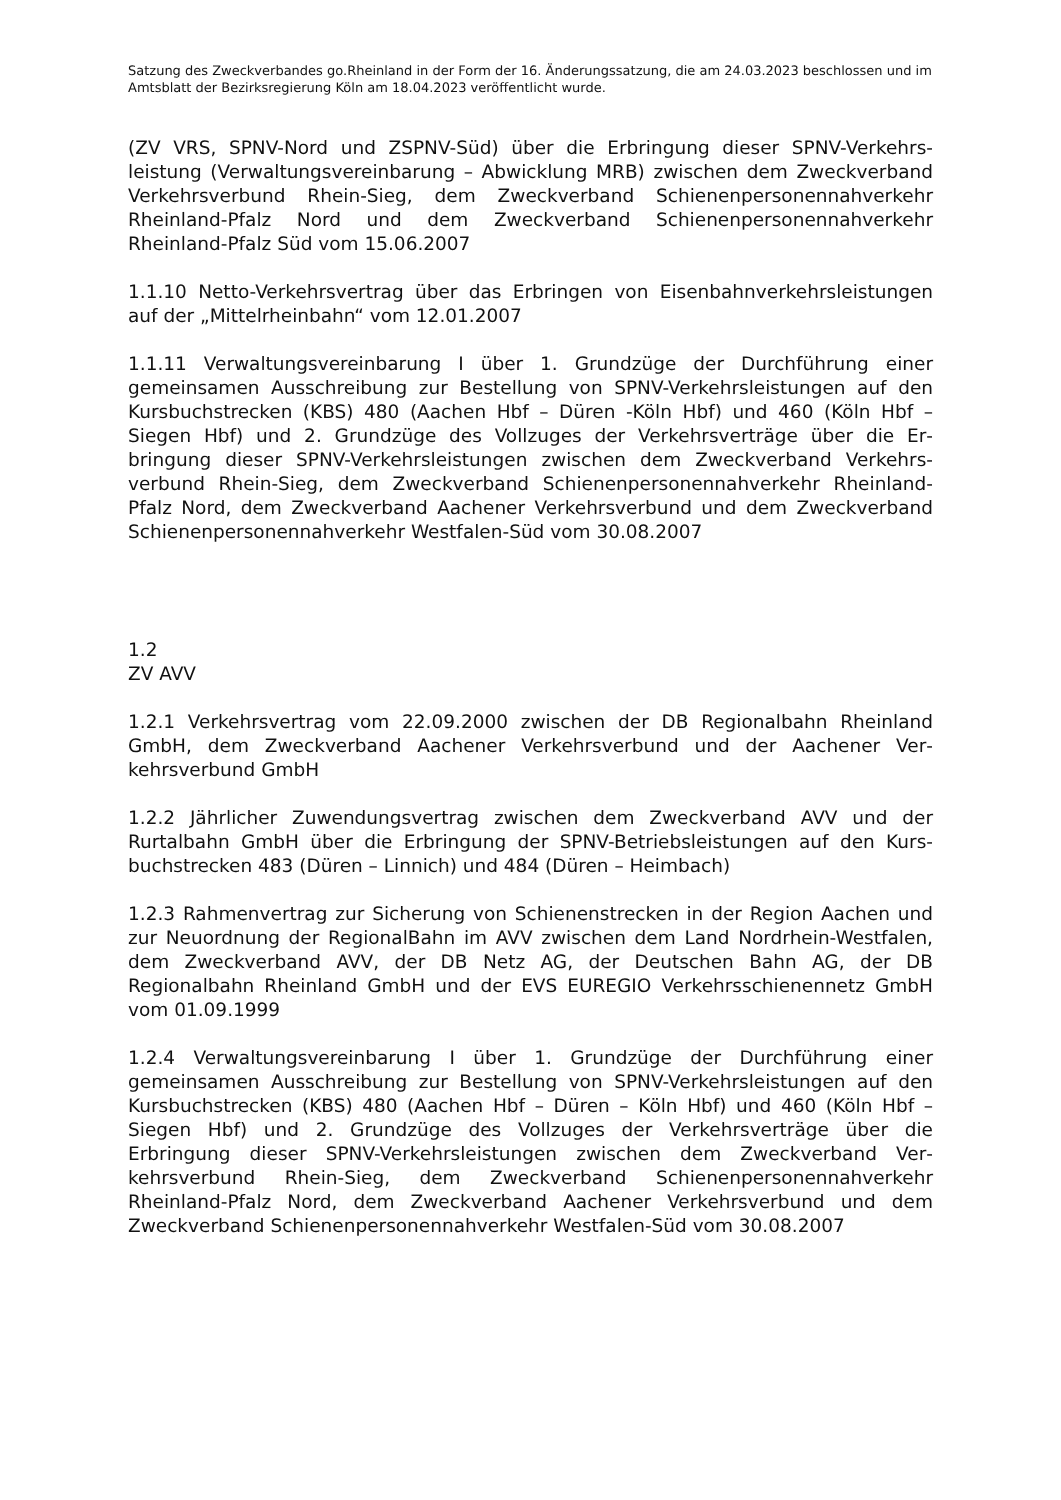Satzung des Zweckverbandes go.Rheinland in der Form der 16. Änderungssatzung, die am 24.03.2023 beschlossen und im Amtsblatt der Bezirksregierung Köln am 18.04.2023 veröffentlicht wurde.
(ZV VRS, SPNV-Nord und ZSPNV-Süd) über die Erbringung dieser SPNV-Verkehrs­leistung (Verwaltungsvereinbarung – Abwicklung MRB) zwischen dem Zweck­verband Verkehrsverbund Rhein-Sieg, dem Zweckverband Schienenpersonennah­verkehr Rheinland-Pfalz Nord und dem Zweckverband Schienenpersonennahver­kehr Rheinland-Pfalz Süd vom 15.06.2007
1.1.10 Netto-Verkehrsvertrag über das Erbringen von Eisenbahnverkehrs­leistungen auf der „Mittelrheinbahn“ vom 12.01.2007
1.1.11 Verwaltungsvereinbarung I über 1. Grundzüge der Durchführung einer gemeinsamen Ausschreibung zur Bestellung von SPNV-Verkehrsleistungen auf den Kursbuchstrecken (KBS) 480 (Aachen Hbf – Düren -Köln Hbf) und 460 (Köln Hbf – Siegen Hbf) und 2. Grundzüge des Vollzuges der Verkehrsverträge über die Er­bringung dieser SPNV-Verkehrsleistungen zwischen dem Zweckverband Verkehrs­verbund Rhein-Sieg, dem Zweckverband Schienenpersonennahverkehr Rheinland-Pfalz Nord, dem Zweckverband Aachener Verkehrsverbund und dem Zweckver­band Schienenpersonennahverkehr Westfalen-Süd vom 30.08.2007
1.2
ZV AVV
1.2.1 Verkehrsvertrag vom 22.09.2000 zwischen der DB Regionalbahn Rheinland GmbH, dem Zweckverband Aachener Verkehrsverbund und der Aachener Ver­kehrsverbund GmbH
1.2.2 Jährlicher Zuwendungsvertrag zwischen dem Zweckverband AVV und der Rurtalbahn GmbH über die Erbringung der SPNV-Betriebsleistungen auf den Kurs­buchstrecken 483 (Düren – Linnich) und 484 (Düren – Heimbach)
1.2.3 Rahmenvertrag zur Sicherung von Schienenstrecken in der Region Aachen und zur Neuordnung der RegionalBahn im AVV zwischen dem Land Nordrhein-Westfalen, dem Zweckverband AVV, der DB Netz AG, der Deutschen Bahn AG, der DB Regionalbahn Rheinland GmbH und der EVS EUREGIO Verkehrsschienennetz GmbH vom 01.09.1999
1.2.4 Verwaltungsvereinbarung I über 1. Grundzüge der Durchführung einer gemeinsamen Ausschreibung zur Bestellung von SPNV-Verkehrsleistungen auf den Kursbuchstrecken (KBS) 480 (Aachen Hbf – Düren – Köln Hbf) und 460 (Köln Hbf – Siegen Hbf) und 2. Grundzüge des Vollzuges der Verkehrsverträge über die Erbringung dieser SPNV-Verkehrsleistungen zwischen dem Zweckverband Ver­kehrsverbund Rhein-Sieg, dem Zweckverband Schienenpersonennahverkehr Rheinland-Pfalz Nord, dem Zweckverband Aachener Verkehrsverbund und dem Zweckverband Schienenpersonennahverkehr Westfalen-Süd vom 30.08.2007